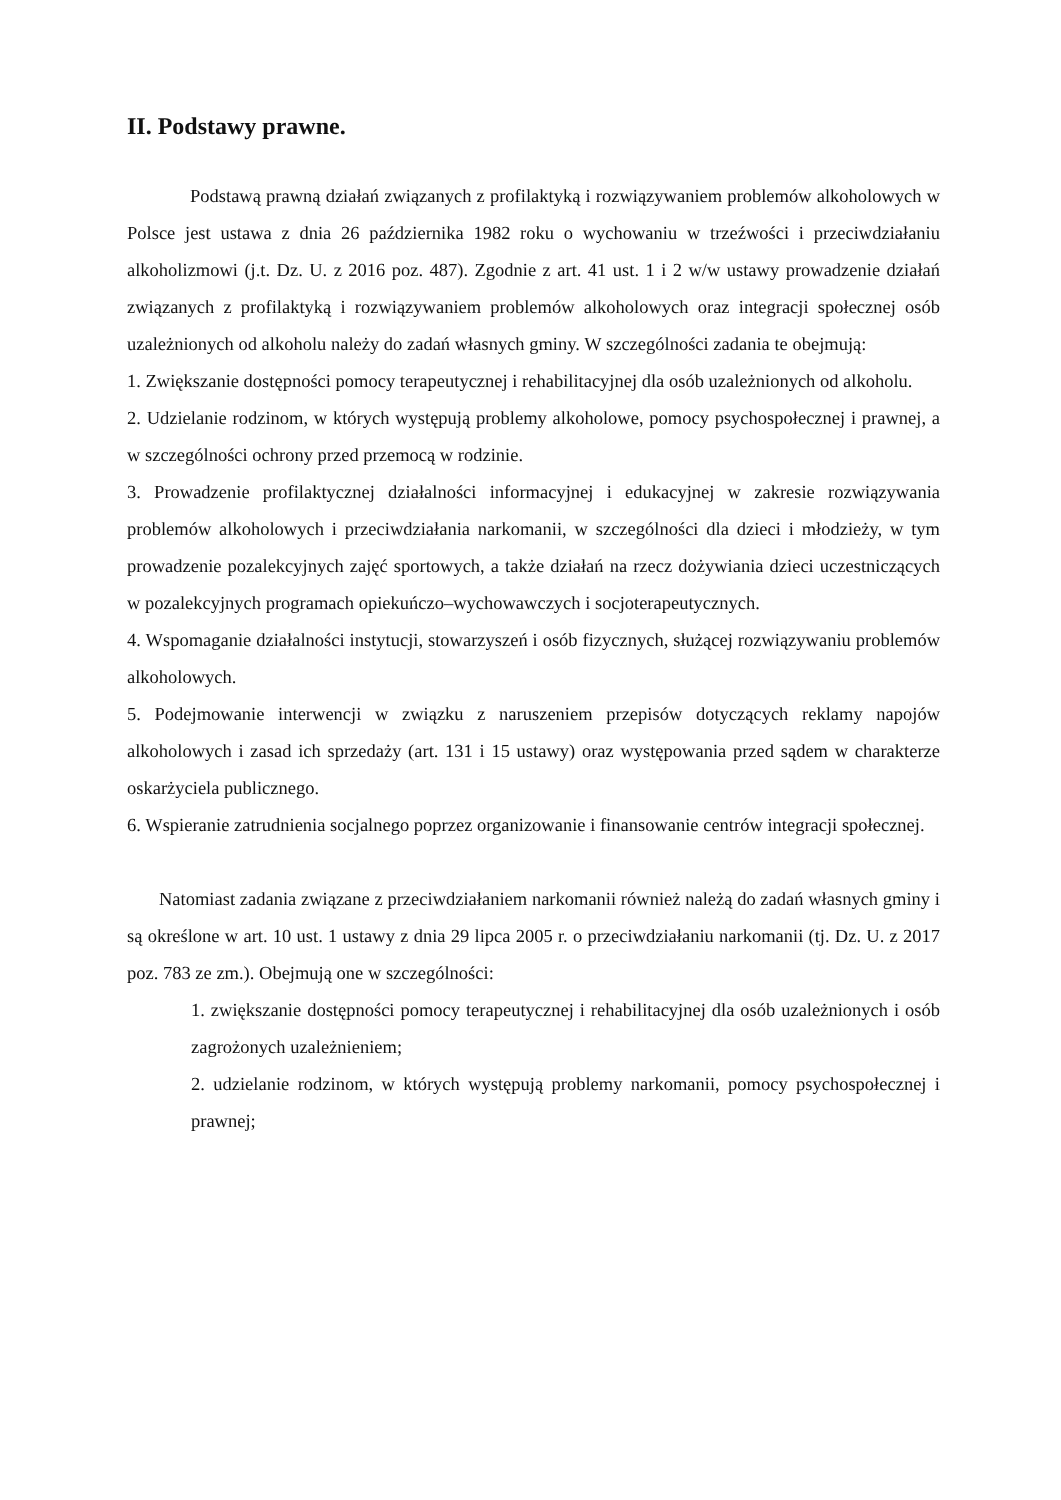II. Podstawy prawne.
Podstawą prawną działań związanych z profilaktyką i rozwiązywaniem problemów alkoholowych w Polsce jest ustawa z dnia 26 października 1982 roku o wychowaniu w trzeźwości i przeciwdziałaniu alkoholizmowi (j.t. Dz. U. z 2016 poz. 487). Zgodnie z art. 41 ust. 1 i 2 w/w ustawy prowadzenie działań związanych z profilaktyką i rozwiązywaniem problemów alkoholowych oraz integracji społecznej osób uzależnionych od alkoholu należy do zadań własnych gminy. W szczególności zadania te obejmują:
1. Zwiększanie dostępności pomocy terapeutycznej i rehabilitacyjnej dla osób uzależnionych od alkoholu.
2. Udzielanie rodzinom, w których występują problemy alkoholowe, pomocy psychospołecznej i prawnej, a w szczególności ochrony przed przemocą w rodzinie.
3. Prowadzenie profilaktycznej działalności informacyjnej i edukacyjnej w zakresie rozwiązywania problemów alkoholowych i przeciwdziałania narkomanii, w szczególności dla dzieci i młodzieży, w tym prowadzenie pozalekcyjnych zajęć sportowych, a także działań na rzecz dożywiania dzieci uczestniczących w pozalekcyjnych programach opiekuńczo–wychowawczych i socjoterapeutycznych.
4. Wspomaganie działalności instytucji, stowarzyszeń i osób fizycznych, służącej rozwiązywaniu problemów alkoholowych.
5. Podejmowanie interwencji w związku z naruszeniem przepisów dotyczących reklamy napojów alkoholowych i zasad ich sprzedaży (art. 131 i 15 ustawy) oraz występowania przed sądem w charakterze oskarżyciela publicznego.
6. Wspieranie zatrudnienia socjalnego poprzez organizowanie i finansowanie centrów integracji społecznej.
Natomiast zadania związane z przeciwdziałaniem narkomanii również należą do zadań własnych gminy i są określone w art. 10 ust. 1 ustawy z dnia 29 lipca 2005 r. o przeciwdziałaniu narkomanii (tj. Dz. U. z 2017 poz. 783 ze zm.). Obejmują one w szczególności:
1. zwiększanie dostępności pomocy terapeutycznej i rehabilitacyjnej dla osób uzależnionych i osób zagrożonych uzależnieniem;
2. udzielanie rodzinom, w których występują problemy narkomanii, pomocy psychospołecznej i prawnej;